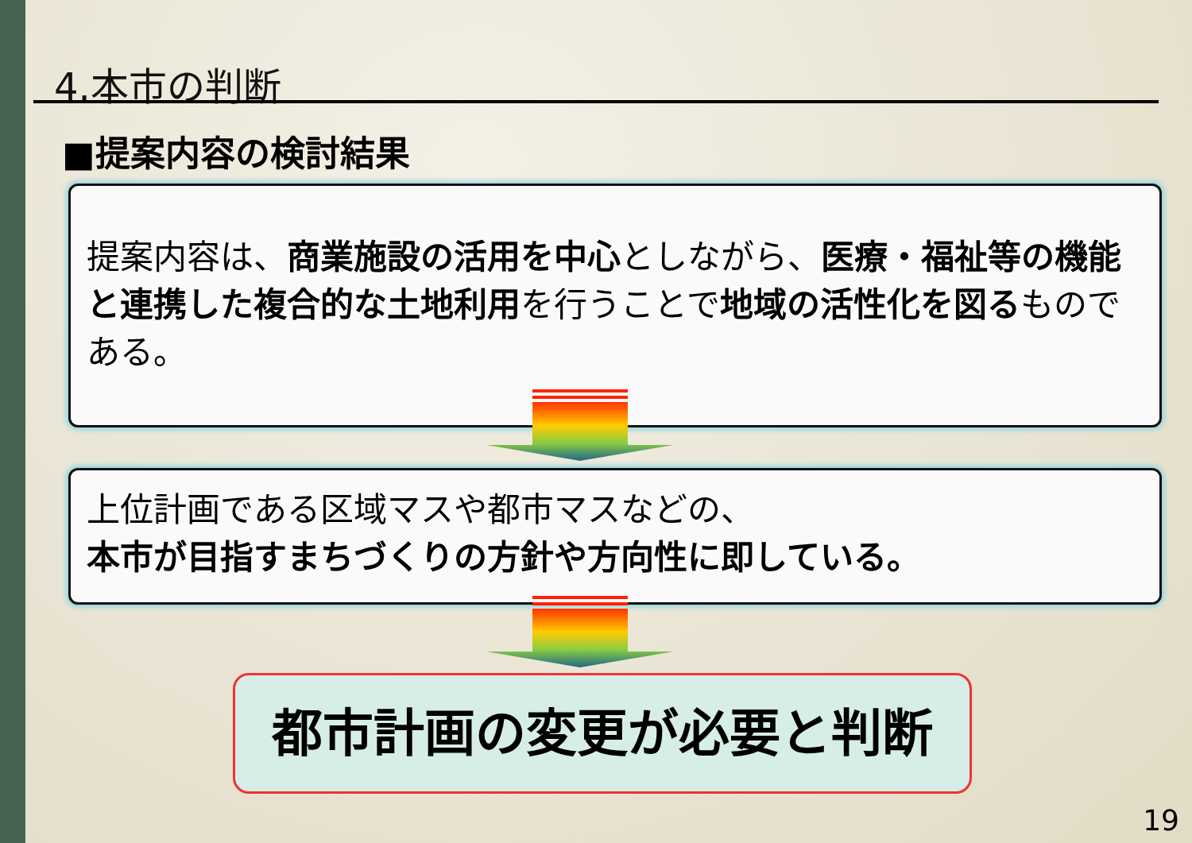4.本市の判断
■提案内容の検討結果
提案内容は、商業施設の活用を中心としながら、医療・福祉等の機能と連携した複合的な土地利用を行うことで地域の活性化を図るものである。
上位計画である区域マスや都市マスなどの、
本市が目指すまちづくりの方針や方向性に即している。
都市計画の変更が必要と判断
19